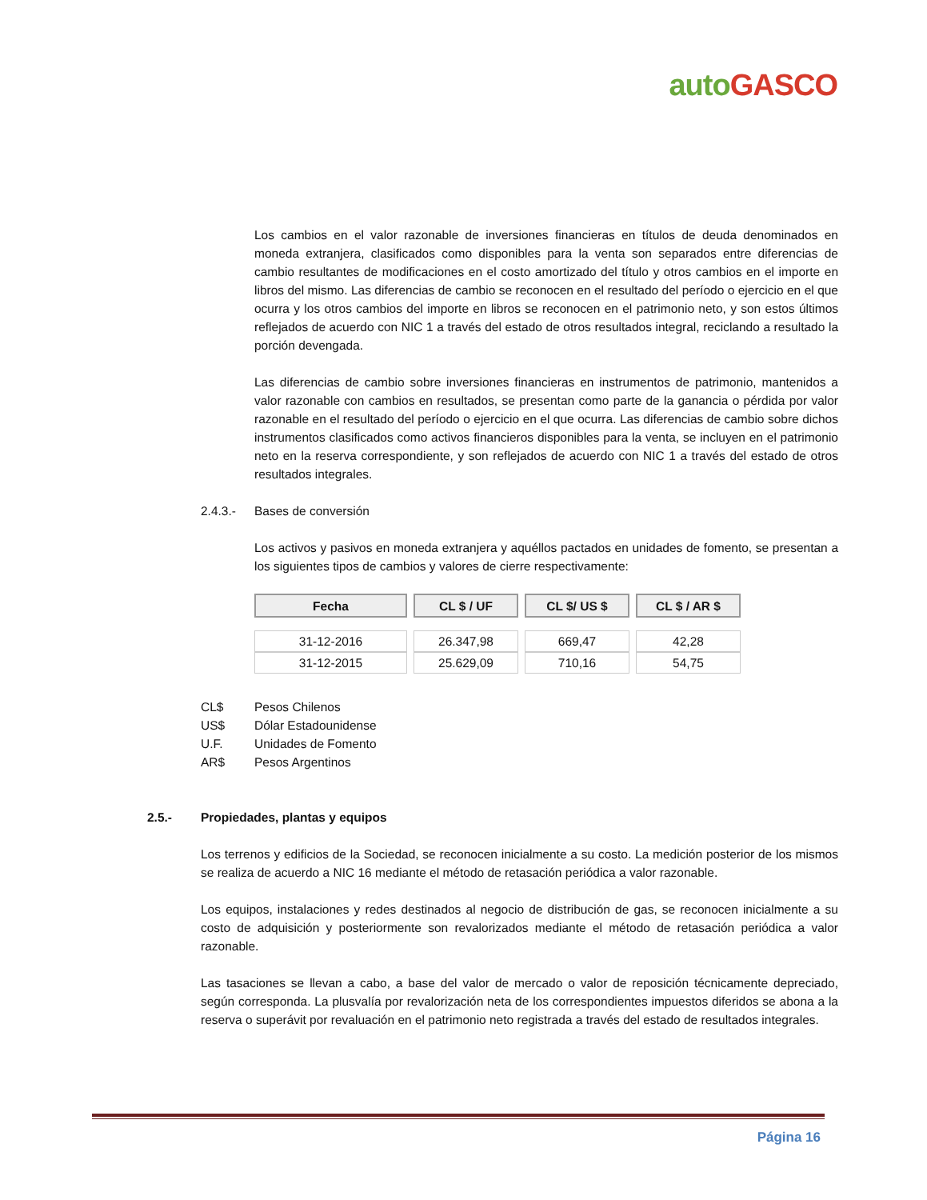auto GASCO
Los cambios en el valor razonable de inversiones financieras en títulos de deuda denominados en moneda extranjera, clasificados como disponibles para la venta son separados entre diferencias de cambio resultantes de modificaciones en el costo amortizado del título y otros cambios en el importe en libros del mismo. Las diferencias de cambio se reconocen en el resultado del período o ejercicio en el que ocurra y los otros cambios del importe en libros se reconocen en el patrimonio neto, y son estos últimos reflejados de acuerdo con NIC 1 a través del estado de otros resultados integral, reciclando a resultado la porción devengada.
Las diferencias de cambio sobre inversiones financieras en instrumentos de patrimonio, mantenidos a valor razonable con cambios en resultados, se presentan como parte de la ganancia o pérdida por valor razonable en el resultado del período o ejercicio en el que ocurra. Las diferencias de cambio sobre dichos instrumentos clasificados como activos financieros disponibles para la venta, se incluyen en el patrimonio neto en la reserva correspondiente, y son reflejados de acuerdo con NIC 1 a través del estado de otros resultados integrales.
2.4.3.- Bases de conversión
Los activos y pasivos en moneda extranjera y aquéllos pactados en unidades de fomento, se presentan a los siguientes tipos de cambios y valores de cierre respectivamente:
| Fecha | CL $ / UF | CL $/ US $ | CL $ / AR $ |
| --- | --- | --- | --- |
| 31-12-2016 | 26.347,98 | 669,47 | 42,28 |
| 31-12-2015 | 25.629,09 | 710,16 | 54,75 |
CL$ Pesos Chilenos
US$ Dólar Estadounidense
U.F. Unidades de Fomento
AR$ Pesos Argentinos
2.5.- Propiedades, plantas y equipos
Los terrenos y edificios de la Sociedad, se reconocen inicialmente a su costo. La medición posterior de los mismos se realiza de acuerdo a NIC 16 mediante el método de retasación periódica a valor razonable.
Los equipos, instalaciones y redes destinados al negocio de distribución de gas, se reconocen inicialmente a su costo de adquisición y posteriormente son revalorizados mediante el método de retasación periódica a valor razonable.
Las tasaciones se llevan a cabo, a base del valor de mercado o valor de reposición técnicamente depreciado, según corresponda. La plusvalía por revalorización neta de los correspondientes impuestos diferidos se abona a la reserva o superávit por revaluación en el patrimonio neto registrada a través del estado de resultados integrales.
Página 16